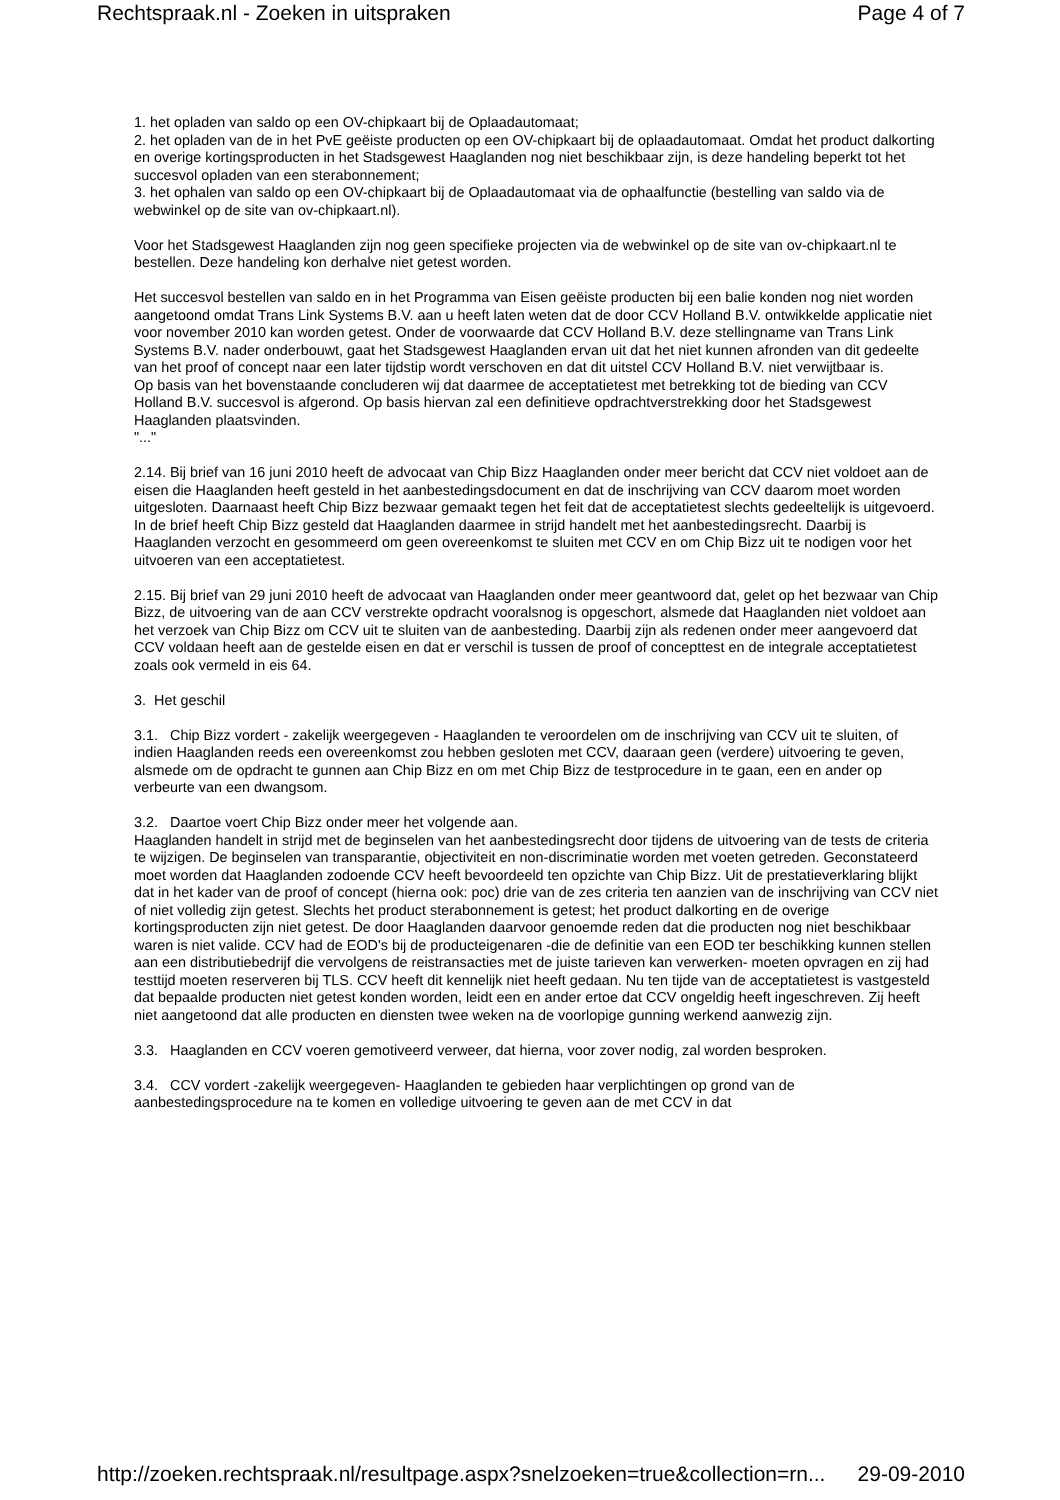Rechtspraak.nl - Zoeken in uitspraken Page 4 of 7
1. het opladen van saldo op een OV-chipkaart bij de Oplaadautomaat;
2. het opladen van de in het PvE geëiste producten op een OV-chipkaart bij de oplaadautomaat. Omdat het product dalkorting en overige kortingsproducten in het Stadsgewest Haaglanden nog niet beschikbaar zijn, is deze handeling beperkt tot het succesvol opladen van een sterabonnement;
3. het ophalen van saldo op een OV-chipkaart bij de Oplaadautomaat via de ophaalfunctie (bestelling van saldo via de webwinkel op de site van ov-chipkaart.nl).
Voor het Stadsgewest Haaglanden zijn nog geen specifieke projecten via de webwinkel op de site van ov-chipkaart.nl te bestellen. Deze handeling kon derhalve niet getest worden.
Het succesvol bestellen van saldo en in het Programma van Eisen geëiste producten bij een balie konden nog niet worden aangetoond omdat Trans Link Systems B.V. aan u heeft laten weten dat de door CCV Holland B.V. ontwikkelde applicatie niet voor november 2010 kan worden getest. Onder de voorwaarde dat CCV Holland B.V. deze stellingname van Trans Link Systems B.V. nader onderbouwt, gaat het Stadsgewest Haaglanden ervan uit dat het niet kunnen afronden van dit gedeelte van het proof of concept naar een later tijdstip wordt verschoven en dat dit uitstel CCV Holland B.V. niet verwijtbaar is.
Op basis van het bovenstaande concluderen wij dat daarmee de acceptatietest met betrekking tot de bieding van CCV Holland B.V. succesvol is afgerond. Op basis hiervan zal een definitieve opdrachtverstrekking door het Stadsgewest Haaglanden plaatsvinden.
"..."
2.14. Bij brief van 16 juni 2010 heeft de advocaat van Chip Bizz Haaglanden onder meer bericht dat CCV niet voldoet aan de eisen die Haaglanden heeft gesteld in het aanbestedingsdocument en dat de inschrijving van CCV daarom moet worden uitgesloten. Daarnaast heeft Chip Bizz bezwaar gemaakt tegen het feit dat de acceptatietest slechts gedeeltelijk is uitgevoerd. In de brief heeft Chip Bizz gesteld dat Haaglanden daarmee in strijd handelt met het aanbestedingsrecht. Daarbij is Haaglanden verzocht en gesommeerd om geen overeenkomst te sluiten met CCV en om Chip Bizz uit te nodigen voor het uitvoeren van een acceptatietest.
2.15. Bij brief van 29 juni 2010 heeft de advocaat van Haaglanden onder meer geantwoord dat, gelet op het bezwaar van Chip Bizz, de uitvoering van de aan CCV verstrekte opdracht vooralsnog is opgeschort, alsmede dat Haaglanden niet voldoet aan het verzoek van Chip Bizz om CCV uit te sluiten van de aanbesteding. Daarbij zijn als redenen onder meer aangevoerd dat CCV voldaan heeft aan de gestelde eisen en dat er verschil is tussen de proof of concepttest en de integrale acceptatietest zoals ook vermeld in eis 64.
3. Het geschil
3.1. Chip Bizz vordert - zakelijk weergegeven - Haaglanden te veroordelen om de inschrijving van CCV uit te sluiten, of indien Haaglanden reeds een overeenkomst zou hebben gesloten met CCV, daaraan geen (verdere) uitvoering te geven, alsmede om de opdracht te gunnen aan Chip Bizz en om met Chip Bizz de testprocedure in te gaan, een en ander op verbeurte van een dwangsom.
3.2. Daartoe voert Chip Bizz onder meer het volgende aan.
Haaglanden handelt in strijd met de beginselen van het aanbestedingsrecht door tijdens de uitvoering van de tests de criteria te wijzigen. De beginselen van transparantie, objectiviteit en non-discriminatie worden met voeten getreden. Geconstateerd moet worden dat Haaglanden zodoende CCV heeft bevoordeeld ten opzichte van Chip Bizz. Uit de prestatieverklaring blijkt dat in het kader van de proof of concept (hierna ook: poc) drie van de zes criteria ten aanzien van de inschrijving van CCV niet of niet volledig zijn getest. Slechts het product sterabonnement is getest; het product dalkorting en de overige kortingsproducten zijn niet getest. De door Haaglanden daarvoor genoemde reden dat die producten nog niet beschikbaar waren is niet valide. CCV had de EOD's bij de producteigenaren -die de definitie van een EOD ter beschikking kunnen stellen aan een distributiebedrijf die vervolgens de reistransacties met de juiste tarieven kan verwerken- moeten opvragen en zij had testtijd moeten reserveren bij TLS. CCV heeft dit kennelijk niet heeft gedaan. Nu ten tijde van de acceptatietest is vastgesteld dat bepaalde producten niet getest konden worden, leidt een en ander ertoe dat CCV ongeldig heeft ingeschreven. Zij heeft niet aangetoond dat alle producten en diensten twee weken na de voorlopige gunning werkend aanwezig zijn.
3.3. Haaglanden en CCV voeren gemotiveerd verweer, dat hierna, voor zover nodig, zal worden besproken.
3.4. CCV vordert -zakelijk weergegeven- Haaglanden te gebieden haar verplichtingen op grond van de aanbestedingsprocedure na te komen en volledige uitvoering te geven aan de met CCV in dat
http://zoeken.rechtspraak.nl/resultpage.aspx?snelzoeken=true&collection=rn... 29-09-2010